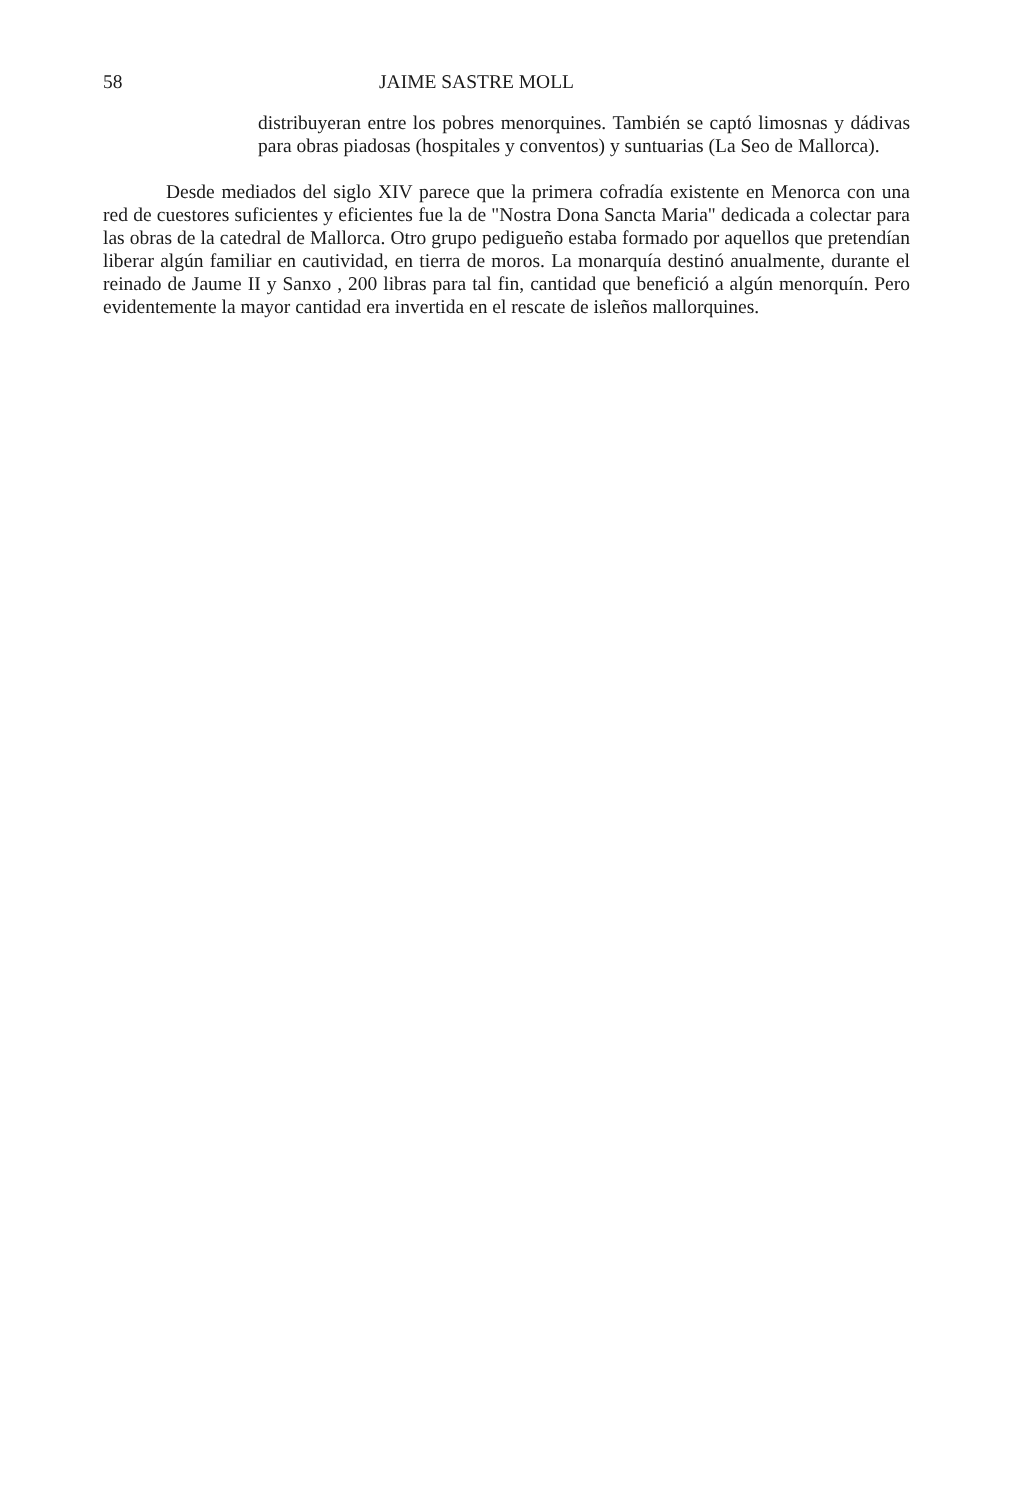58 JAIME SASTRE MOLL
distribuyeran entre los pobres menorquines. También se captó limosnas y dádivas para obras piadosas (hospitales y conventos) y suntuarias (La Seo de Mallorca).
Desde mediados del siglo XIV parece que la primera cofradía existente en Menorca con una red de cuestores suficientes y eficientes fue la de "Nostra Dona Sancta Maria" dedicada a colectar para las obras de la catedral de Mallorca. Otro grupo pedigueño estaba formado por aquellos que pretendían liberar algún familiar en cautividad, en tierra de moros. La monarquía destinó anualmente, durante el reinado de Jaume II y Sanxo , 200 libras para tal fin, cantidad que benefició a algún menorquín. Pero evidentemente la mayor cantidad era invertida en el rescate de isleños mallorquines.